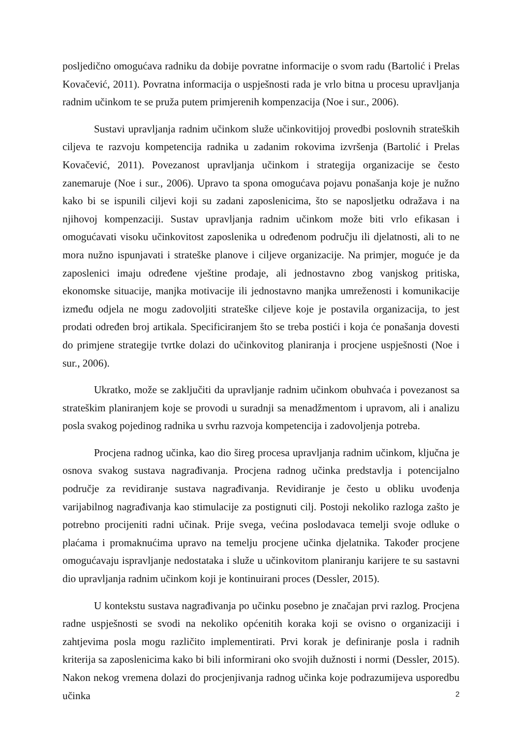posljedično omogućava radniku da dobije povratne informacije o svom radu (Bartolić i Prelas Kovačević, 2011). Povratna informacija o uspješnosti rada je vrlo bitna u procesu upravljanja radnim učinkom te se pruža putem primjerenih kompenzacija (Noe i sur., 2006).
Sustavi upravljanja radnim učinkom služe učinkovitijoj provedbi poslovnih strateških ciljeva te razvoju kompetencija radnika u zadanim rokovima izvršenja (Bartolić i Prelas Kovačević, 2011). Povezanost upravljanja učinkom i strategija organizacije se često zanemaruje (Noe i sur., 2006). Upravo ta spona omogućava pojavu ponašanja koje je nužno kako bi se ispunili ciljevi koji su zadani zaposlenicima, što se naposljetku odražava i na njihovoj kompenzaciji. Sustav upravljanja radnim učinkom može biti vrlo efikasan i omogućavati visoku učinkovitost zaposlenika u određenom području ili djelatnosti, ali to ne mora nužno ispunjavati i strateške planove i ciljeve organizacije. Na primjer, moguće je da zaposlenici imaju određene vještine prodaje, ali jednostavno zbog vanjskog pritiska, ekonomske situacije, manjka motivacije ili jednostavno manjka umreženosti i komunikacije između odjela ne mogu zadovoljiti strateške ciljeve koje je postavila organizacija, to jest prodati određen broj artikala. Specificiranjem što se treba postići i koja će ponašanja dovesti do primjene strategije tvrtke dolazi do učinkovitog planiranja i procjene uspješnosti (Noe i sur., 2006).
Ukratko, može se zaključiti da upravljanje radnim učinkom obuhvaća i povezanost sa strateškim planiranjem koje se provodi u suradnji sa menadžmentom i upravom, ali i analizu posla svakog pojedinog radnika u svrhu razvoja kompetencija i zadovoljenja potreba.
Procjena radnog učinka, kao dio šireg procesa upravljanja radnim učinkom, ključna je osnova svakog sustava nagrađivanja. Procjena radnog učinka predstavlja i potencijalno područje za revidiranje sustava nagrađivanja. Revidiranje je često u obliku uvođenja varijabilnog nagrađivanja kao stimulacije za postignuti cilj. Postoji nekoliko razloga zašto je potrebno procijeniti radni učinak. Prije svega, većina poslodavaca temelji svoje odluke o plaćama i promaknućima upravo na temelju procjene učinka djelatnika. Također procjene omogućavaju ispravljanje nedostataka i služe u učinkovitom planiranju karijere te su sastavni dio upravljanja radnim učinkom koji je kontinuirani proces (Dessler, 2015).
U kontekstu sustava nagrađivanja po učinku posebno je značajan prvi razlog. Procjena radne uspješnosti se svodi na nekoliko općenitih koraka koji se ovisno o organizaciji i zahtjevima posla mogu različito implementirati. Prvi korak je definiranje posla i radnih kriterija sa zaposlenicima kako bi bili informirani oko svojih dužnosti i normi (Dessler, 2015). Nakon nekog vremena dolazi do procjenjivanja radnog učinka koje podrazumijeva usporedbu učinka
2